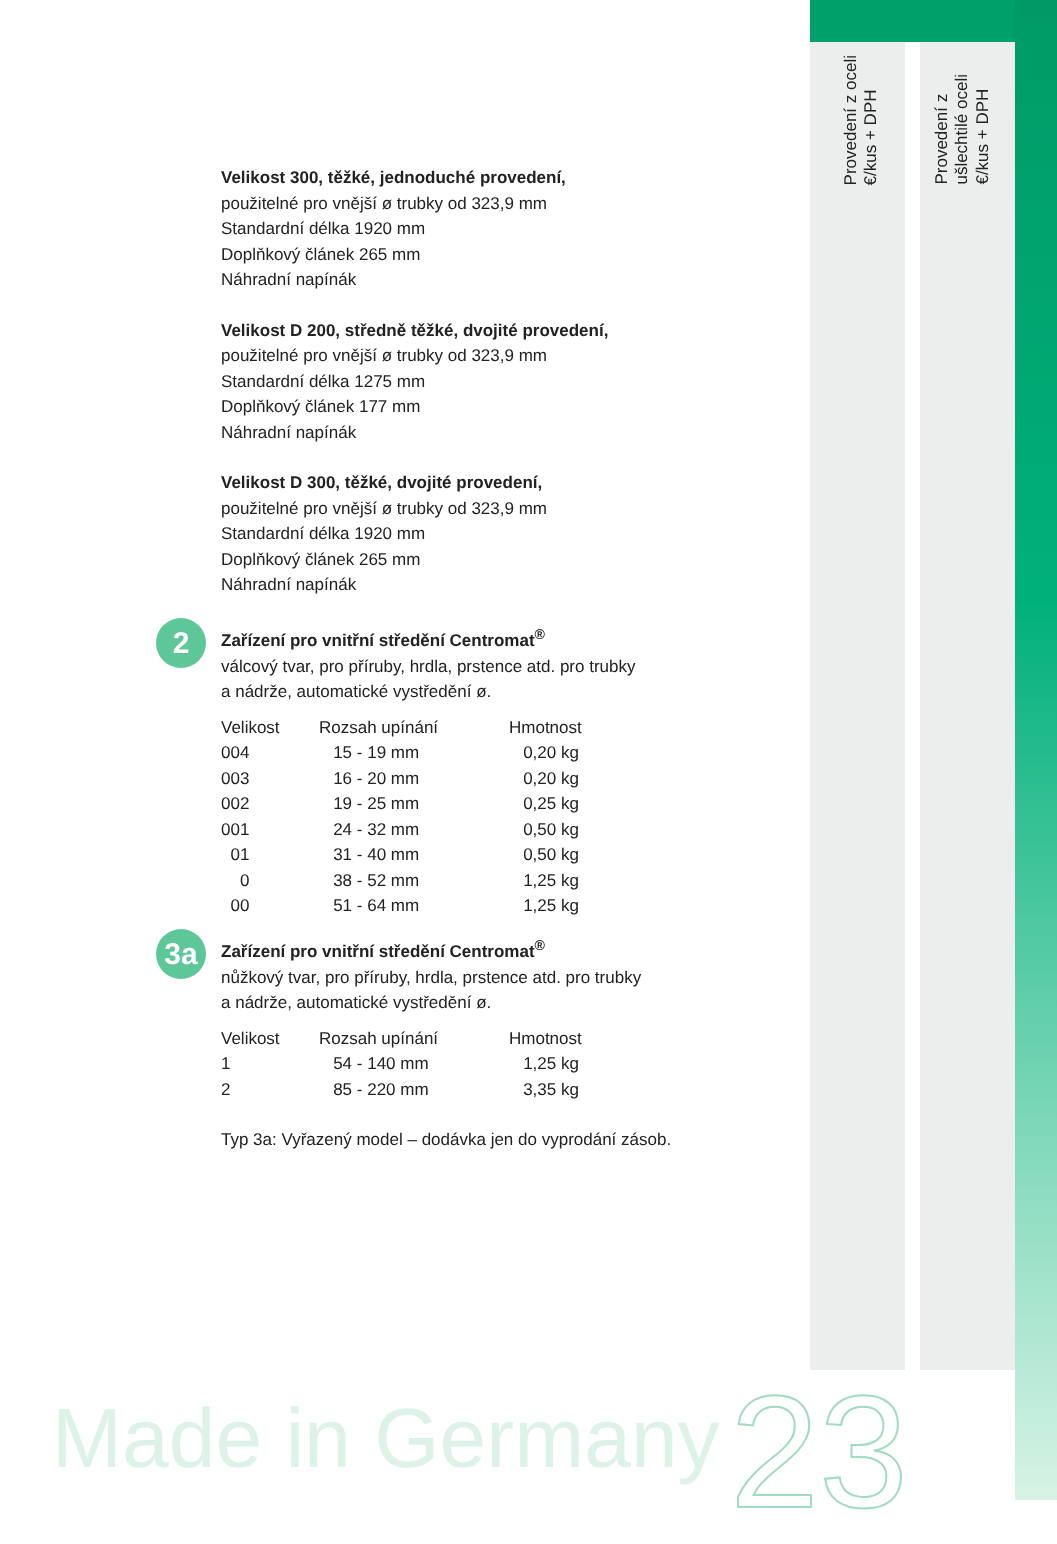Provedení z oceli
€/kus + DPH
Provedení z
ušlechtilé oceli
€/kus + DPH
Velikost 300, těžké, jednoduché provedení,
použitelné pro vnější ø trubky od 323,9 mm
Standardní délka 1920 mm
Doplňkový článek 265 mm
Náhradní napínák
Velikost D 200, středně těžké, dvojité provedení,
použitelné pro vnější ø trubky od 323,9 mm
Standardní délka 1275 mm
Doplňkový článek 177 mm
Náhradní napínák
Velikost D 300, těžké, dvojité provedení,
použitelné pro vnější ø trubky od 323,9 mm
Standardní délka 1920 mm
Doplňkový článek 265 mm
Náhradní napínák
2
Zařízení pro vnitřní středění Centromat<sup>®</sup>
válcový tvar, pro příruby, hrdla, prstence atd. pro trubky
a nádrže, automatické vystředění ø.
| Velikost | Rozsah upínání | Hmotnost |
| --- | --- | --- |
| 004 | 15 - 19 mm | 0,20 kg |
| 003 | 16 - 20 mm | 0,20 kg |
| 002 | 19 - 25 mm | 0,25 kg |
| 001 | 24 - 32 mm | 0,50 kg |
| 01 | 31 - 40 mm | 0,50 kg |
| 0 | 38 - 52 mm | 1,25 kg |
| 00 | 51 - 64 mm | 1,25 kg |
3a
Zařízení pro vnitřní středění Centromat<sup>®</sup>
nůžkový tvar, pro příruby, hrdla, prstence atd. pro trubky
a nádrže, automatické vystředění ø.
| Velikost | Rozsah upínání | Hmotnost |
| --- | --- | --- |
| 1 | 54 - 140 mm | 1,25 kg |
| 2 | 85 - 220 mm | 3,35 kg |
Typ 3a: Vyřazený model – dodávka jen do vyprodání zásob.
Made in Germany 23